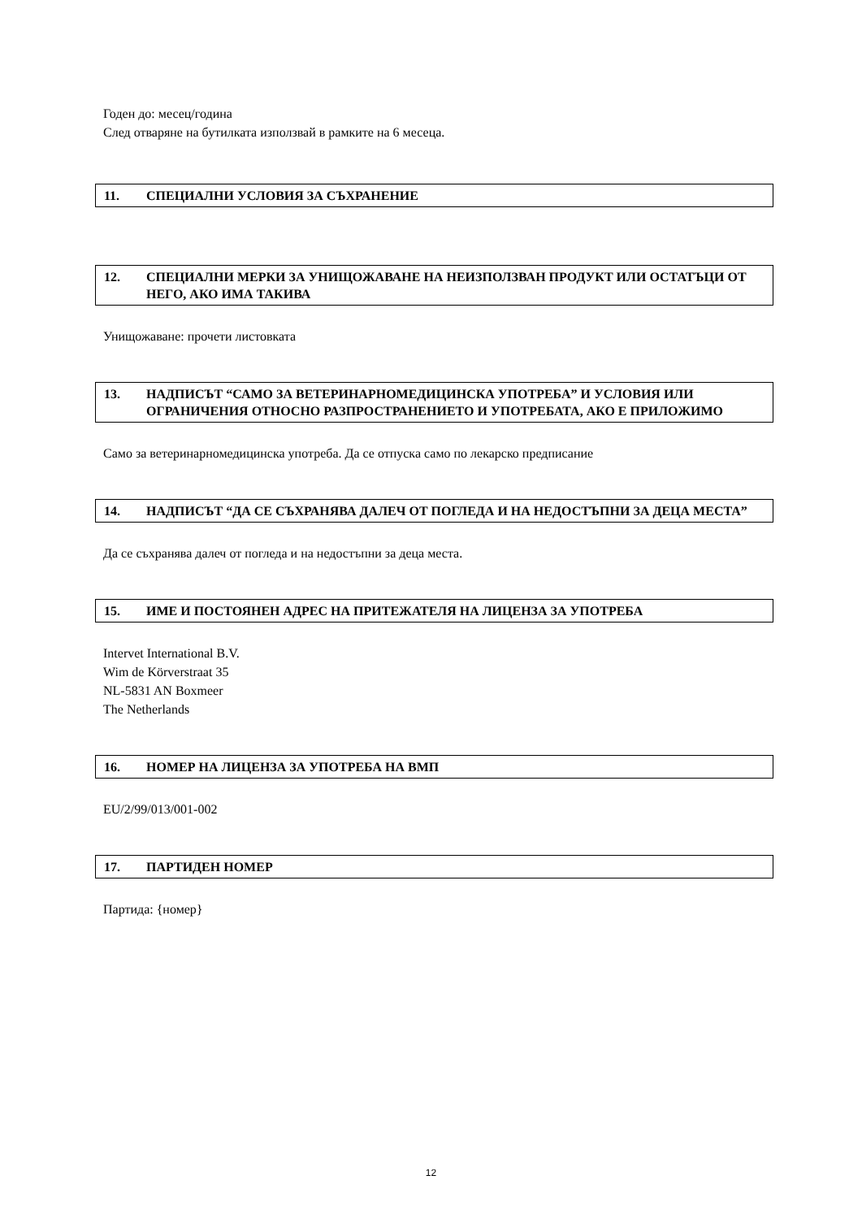Годен до: месец/година
След отваряне на бутилката използвай в рамките на 6 месеца.
11. СПЕЦИАЛНИ УСЛОВИЯ ЗА СЪХРАНЕНИЕ
12. СПЕЦИАЛНИ МЕРКИ ЗА УНИЩОЖАВАНЕ НА НЕИЗПОЛЗВАН ПРОДУКТ ИЛИ ОСТАТЪЦИ ОТ НЕГО, АКО ИМА ТАКИВА
Унищожаване: прочети листовката
13. НАДПИСЪТ “САМО ЗА ВЕТЕРИНАРНОМЕДИЦИНСКА УПОТРЕБА” И УСЛОВИЯ ИЛИ ОГРАНИЧЕНИЯ ОТНОСНО РАЗПРОСТРАНЕНИЕТО И УПОТРЕБАТА, АКО Е ПРИЛОЖИМО
Само за ветеринарномедицинска употреба. Да се отпуска само по лекарско предписание
14. НАДПИСЪТ “ДА СЕ СЪХРАНЯВА ДАЛЕЧ ОТ ПОГЛЕДА И НА НЕДОСТЪПНИ ЗА ДЕЦА МЕСТА”
Да се съхранява далеч от погледа и на недостъпни за деца места.
15. ИМЕ И ПОСТОЯНЕН АДРЕС НА ПРИТЕЖАТЕЛЯ НА ЛИЦЕНЗА ЗА УПОТРЕБА
Intervet International B.V.
Wim de Körverstraat 35
NL-5831 AN Boxmeer
The Netherlands
16. НОМЕР НА ЛИЦЕНЗА ЗА УПОТРЕБА НА ВМП
EU/2/99/013/001-002
17. ПАРТИДЕН НОМЕР
Партида: {номер}
12